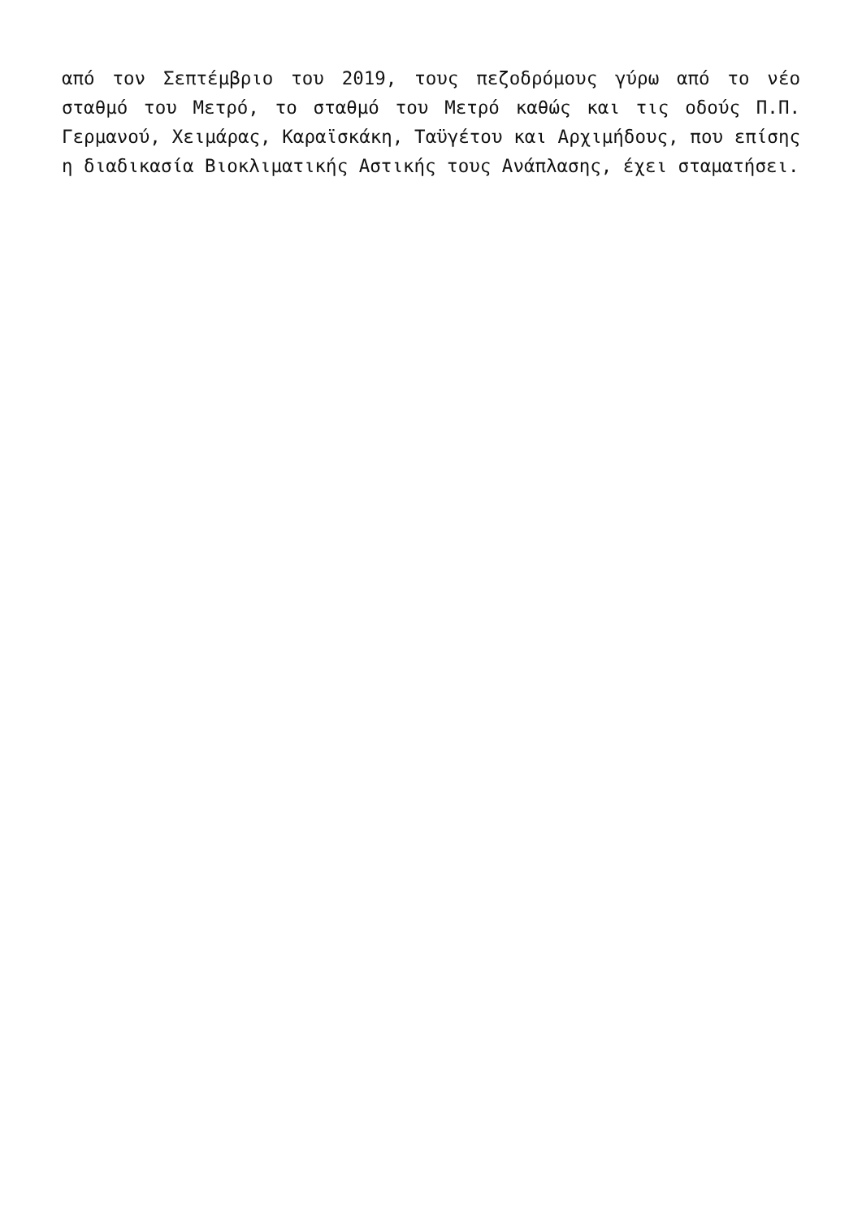από τον Σεπτέμβριο του 2019, τους πεζοδρόμους γύρω από το νέο σταθμό του Μετρό, το σταθμό του Μετρό καθώς και τις οδούς Π.Π. Γερμανού, Χειμάρας, Καραϊσκάκη, Ταϋγέτου και Αρχιμήδους, που επίσης η διαδικασία Βιοκλιματικής Αστικής τους Ανάπλασης, έχει σταματήσει.